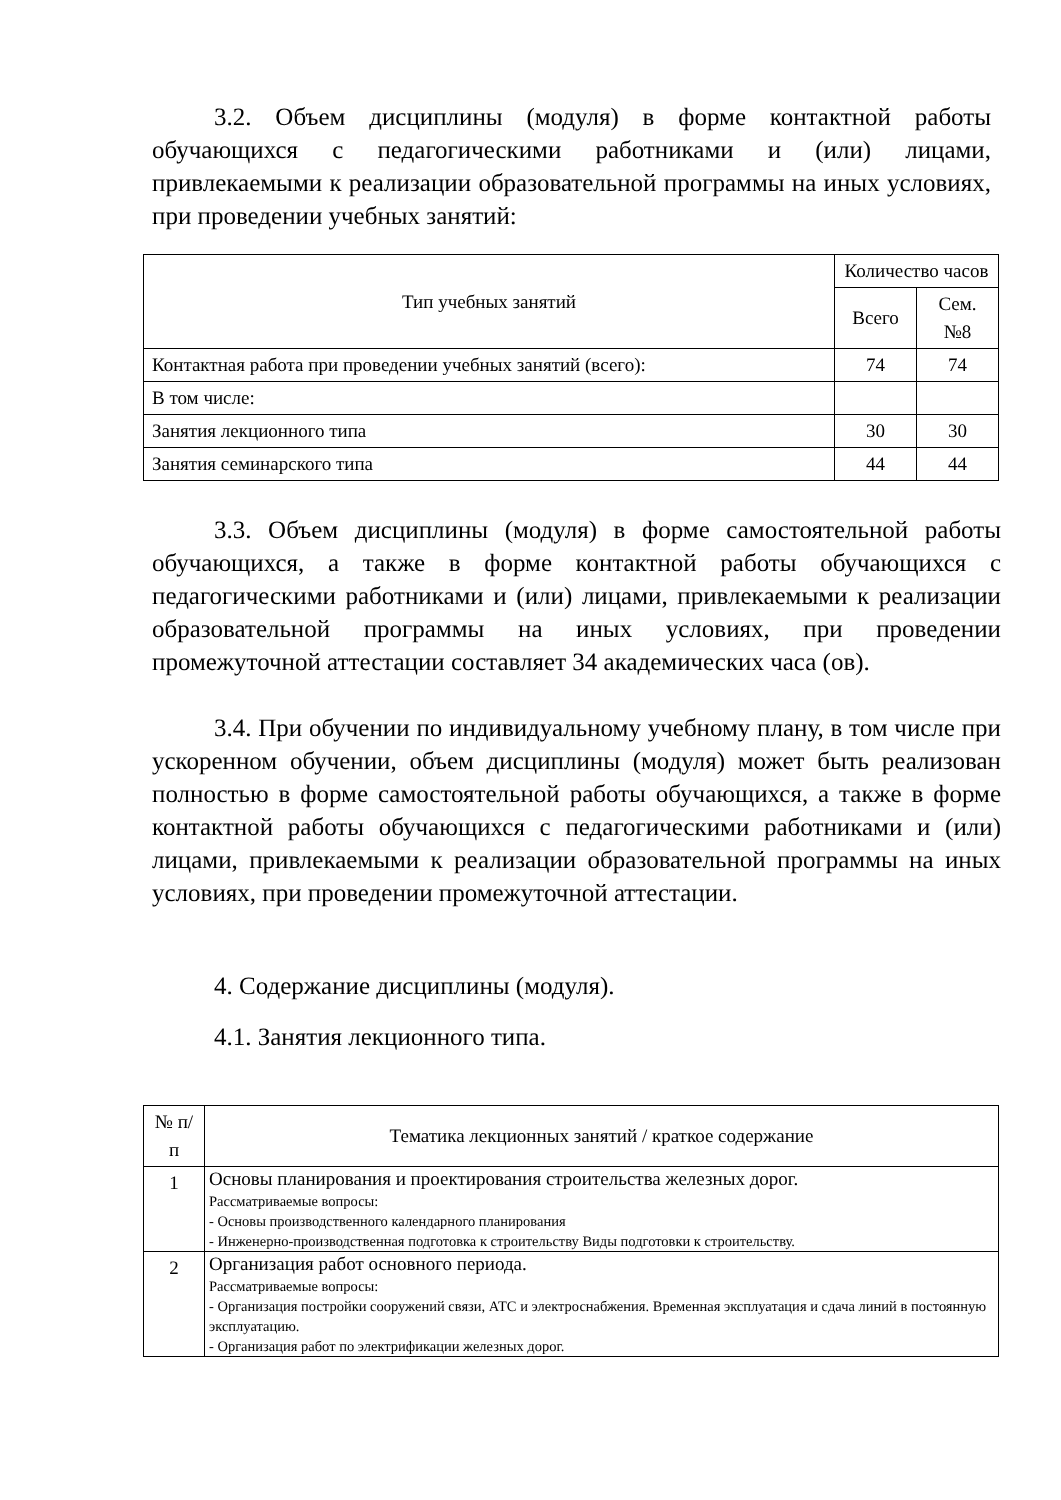3.2. Объем дисциплины (модуля) в форме контактной работы обучающихся с педагогическими работниками и (или) лицами, привлекаемыми к реализации образовательной программы на иных условиях, при проведении учебных занятий:
| Тип учебных занятий | Количество часов | |
| --- | --- | --- |
| | Всего | Сем. №8 |
| Контактная работа при проведении учебных занятий (всего): | 74 | 74 |
| В том числе: | | |
| Занятия лекционного типа | 30 | 30 |
| Занятия семинарского типа | 44 | 44 |
3.3. Объем дисциплины (модуля) в форме самостоятельной работы обучающихся, а также в форме контактной работы обучающихся с педагогическими работниками и (или) лицами, привлекаемыми к реализации образовательной программы на иных условиях, при проведении промежуточной аттестации составляет 34 академических часа (ов).
3.4. При обучении по индивидуальному учебному плану, в том числе при ускоренном обучении, объем дисциплины (модуля) может быть реализован полностью в форме самостоятельной работы обучающихся, а также в форме контактной работы обучающихся с педагогическими работниками и (или) лицами, привлекаемыми к реализации образовательной программы на иных условиях, при проведении промежуточной аттестации.
4. Содержание дисциплины (модуля).
4.1. Занятия лекционного типа.
| № п/п | Тематика лекционных занятий / краткое содержание |
| --- | --- |
| 1 | Основы планирования и проектирования строительства железных дорог. Рассматриваемые вопросы: - Основы производственного календарного планирования - Инженерно-производственная подготовка к строительству Виды подготовки к строительству. |
| 2 | Организация работ основного периода. Рассматриваемые вопросы: - Организация постройки сооружений связи, АТС и электроснабжения. Временная эксплуатация и сдача линий в постоянную эксплуатацию. - Организация работ по электрификации железных дорог. |